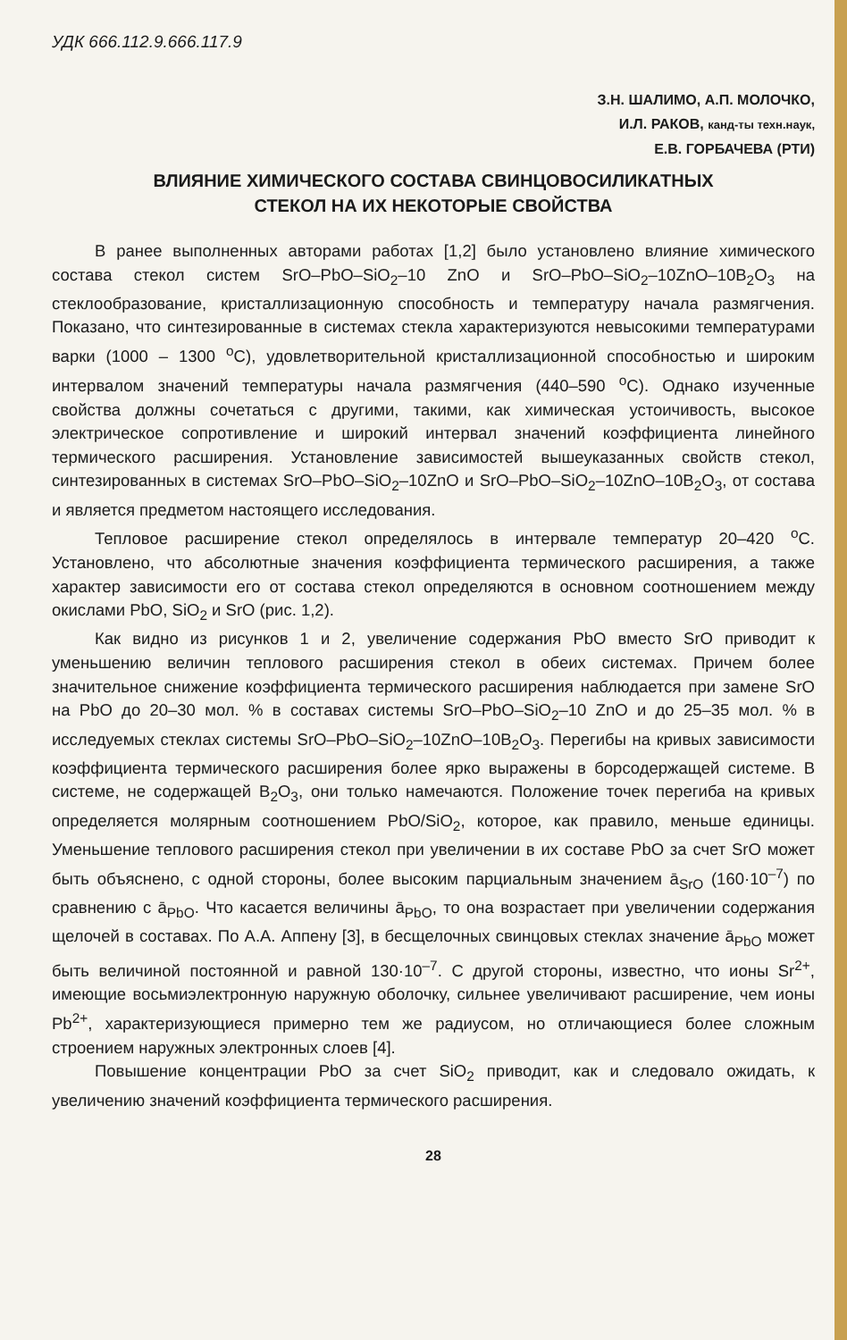УДК 666.112.9.666.117.9
З.Н. ШАЛИМО, А.П. МОЛОЧКО,
И.Л. РАКОВ, канд-ты техн.наук,
Е.В. ГОРБАЧЕВА (РТИ)
ВЛИЯНИЕ ХИМИЧЕСКОГО СОСТАВА СВИНЦОВОСИЛИКАТНЫХ
СТЕКОЛ НА ИХ НЕКОТОРЫЕ СВОЙСТВА
В ранее выполненных авторами работах [1,2] было установлено влияние химического состава стекол систем SrO–PbO–SiO<sub>2</sub>–10 ZnO и SrO–PbO–SiO<sub>2</sub>–10ZnO–10B<sub>2</sub>O<sub>3</sub> на стеклообразование, кристаллизационную способность и температуру начала размягчения. Показано, что синтезированные в системах стекла характеризуются невысокими температурами варки (1000 – 1300 <sup>o</sup>C), удовлетворительной кристаллизационной способностью и широким интервалом значений температуры начала размягчения (440–590 <sup>o</sup>C). Однако изученные свойства должны сочетаться с другими, такими, как химическая устоичивость, высокое электрическое сопротивление и широкий интервал значений коэффициента линейного термического расширения. Установление зависимостей вышеуказанных свойств стекол, синтезированных в системах SrO–PbO–SiO<sub>2</sub>–10ZnO и SrO–PbO–SiO<sub>2</sub>–10ZnO–10B<sub>2</sub>O<sub>3</sub>, от состава и является предметом настоящего исследования.
Тепловое расширение стекол определялось в интервале температур 20–420 <sup>o</sup>C. Установлено, что абсолютные значения коэффициента термического расширения, а также характер зависимости его от состава стекол определяются в основном соотношением между окислами PbO, SiO<sub>2</sub> и SrO (рис. 1,2).
Как видно из рисунков 1 и 2, увеличение содержания PbO вместо SrO приводит к уменьшению величин теплового расширения стекол в обеих системах. Причем более значительное снижение коэффициента термического расширения наблюдается при замене SrO на PbO до 20–30 мол. % в составах системы SrO–PbO–SiO<sub>2</sub>–10 ZnO и до 25–35 мол. % в исследуемых стеклах системы SrO–PbO–SiO<sub>2</sub>–10ZnO–10B<sub>2</sub>O<sub>3</sub>. Перегибы на кривых зависимости коэффициента термического расширения более ярко выражены в борсодержащей системе. В системе, не содержащей B<sub>2</sub>O<sub>3</sub>, они только намечаются. Положение точек перегиба на кривых определяется молярным соотношением PbO/SiO<sub>2</sub>, которое, как правило, меньше единицы. Уменьшение теплового расширения стекол при увеличении в их составе PbO за счет SrO может быть объяснено, с одной стороны, более высоким парциальным значением ā<sub>SrO</sub> (160·10<sup>–7</sup>) по сравнению с ā<sub>PbO</sub>. Что касается величины ā<sub>PbO</sub>, то она возрастает при увеличении содержания щелочей в составах. По А.А. Аппену [3], в бесщелочных свинцовых стеклах значение ā<sub>PbO</sub> может быть величиной постоянной и равной 130·10<sup>–7</sup>. С другой стороны, известно, что ионы Sr<sup>2+</sup>, имеющие восьмиэлектронную наружную оболочку, сильнее увеличивают расширение, чем ионы Pb<sup>2+</sup>, характеризующиеся примерно тем же радиусом, но отличающиеся более сложным строением наружных электронных слоев [4].
Повышение концентрации PbO за счет SiO<sub>2</sub> приводит, как и следовало ожидать, к увеличению значений коэффициента термического расширения.
28